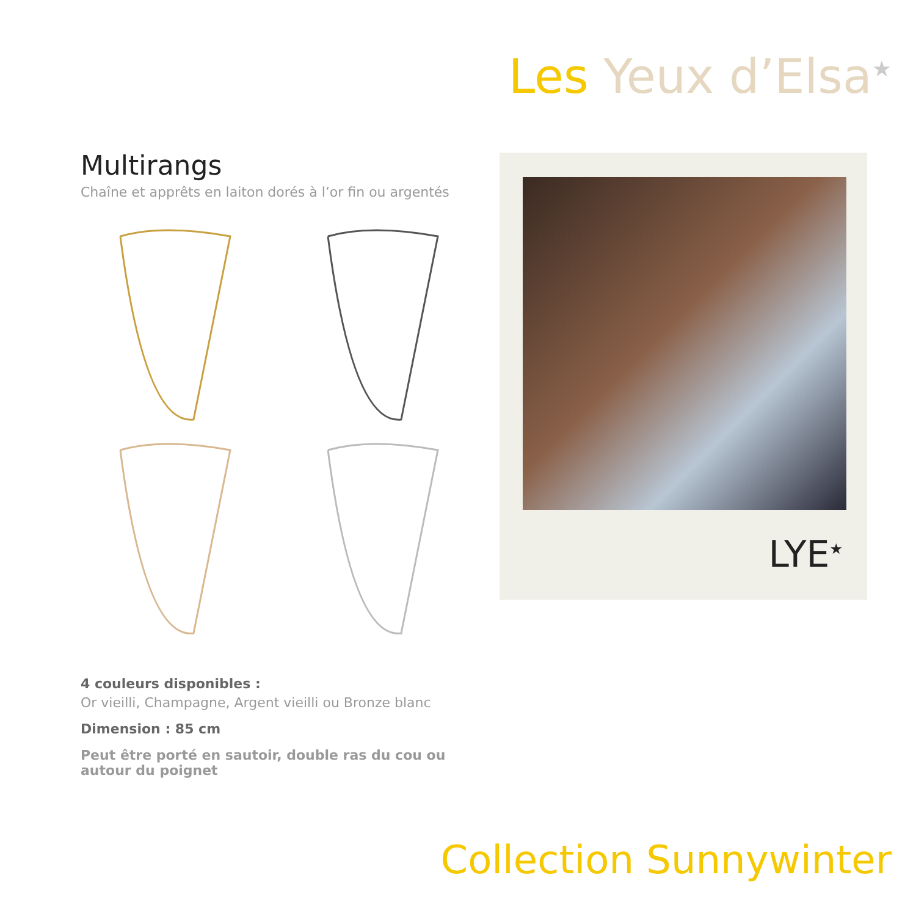Les Yeux d’Elsa<sup>★</sup>
Multirangs
Chaîne et apprêts en laiton dorés à l’or fin ou argentés
4 couleurs disponibles :
Or vieilli, Champagne, Argent vieilli ou Bronze blanc
Dimension : 85 cm
Peut être porté en sautoir, double ras du cou ou autour du poignet
LYE<sup>★</sup>
Collection Sunnywinter